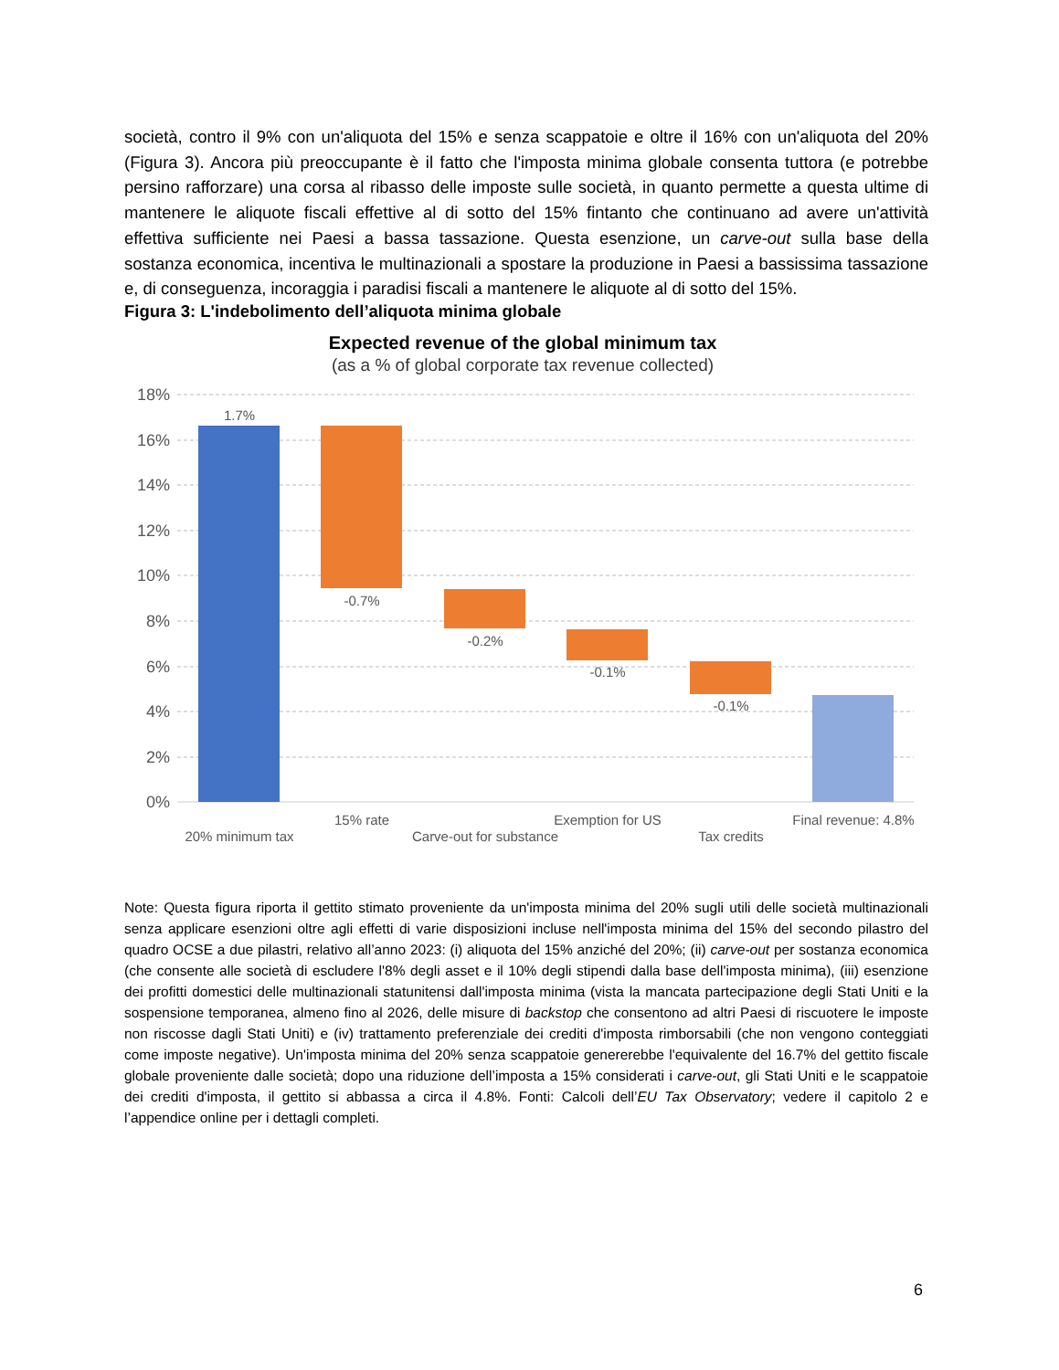società, contro il 9% con un'aliquota del 15% e senza scappatoie e oltre il 16% con un'aliquota del 20% (Figura 3). Ancora più preoccupante è il fatto che l'imposta minima globale consenta tuttora (e potrebbe persino rafforzare) una corsa al ribasso delle imposte sulle società, in quanto permette a questa ultime di mantenere le aliquote fiscali effettive al di sotto del 15% fintanto che continuano ad avere un'attività effettiva sufficiente nei Paesi a bassa tassazione. Questa esenzione, un carve-out sulla base della sostanza economica, incentiva le multinazionali a spostare la produzione in Paesi a bassissima tassazione e, di conseguenza, incoraggia i paradisi fiscali a mantenere le aliquote al di sotto del 15%.
Figura 3: L'indebolimento dell’aliquota minima globale
Expected revenue of the global minimum tax
(as a % of global corporate tax revenue collected)
18%
16%
14%
12%
10%
8%
6%
4%
2%
0%
1.7%
-0.7%
-0.2%
-0.1%
-0.1%
15% rate
Exemption for US
Final revenue: 4.8%
20% minimum tax
Carve-out for substance
Tax credits
Note: Questa figura riporta il gettito stimato proveniente da un'imposta minima del 20% sugli utili delle società multinazionali senza applicare esenzioni oltre agli effetti di varie disposizioni incluse nell'imposta minima del 15% del secondo pilastro del quadro OCSE a due pilastri, relativo all’anno 2023: (i) aliquota del 15% anziché del 20%; (ii) carve-out per sostanza economica (che consente alle società di escludere l'8% degli asset e il 10% degli stipendi dalla base dell'imposta minima), (iii) esenzione dei profitti domestici delle multinazionali statunitensi dall'imposta minima (vista la mancata partecipazione degli Stati Uniti e la sospensione temporanea, almeno fino al 2026, delle misure di backstop che consentono ad altri Paesi di riscuotere le imposte non riscosse dagli Stati Uniti) e (iv) trattamento preferenziale dei crediti d'imposta rimborsabili (che non vengono conteggiati come imposte negative). Un'imposta minima del 20% senza scappatoie genererebbe l'equivalente del 16.7% del gettito fiscale globale proveniente dalle società; dopo una riduzione dell’imposta a 15% considerati i carve-out, gli Stati Uniti e le scappatoie dei crediti d'imposta, il gettito si abbassa a circa il 4.8%. Fonti: Calcoli dell’EU Tax Observatory; vedere il capitolo 2 e l’appendice online per i dettagli completi.
6